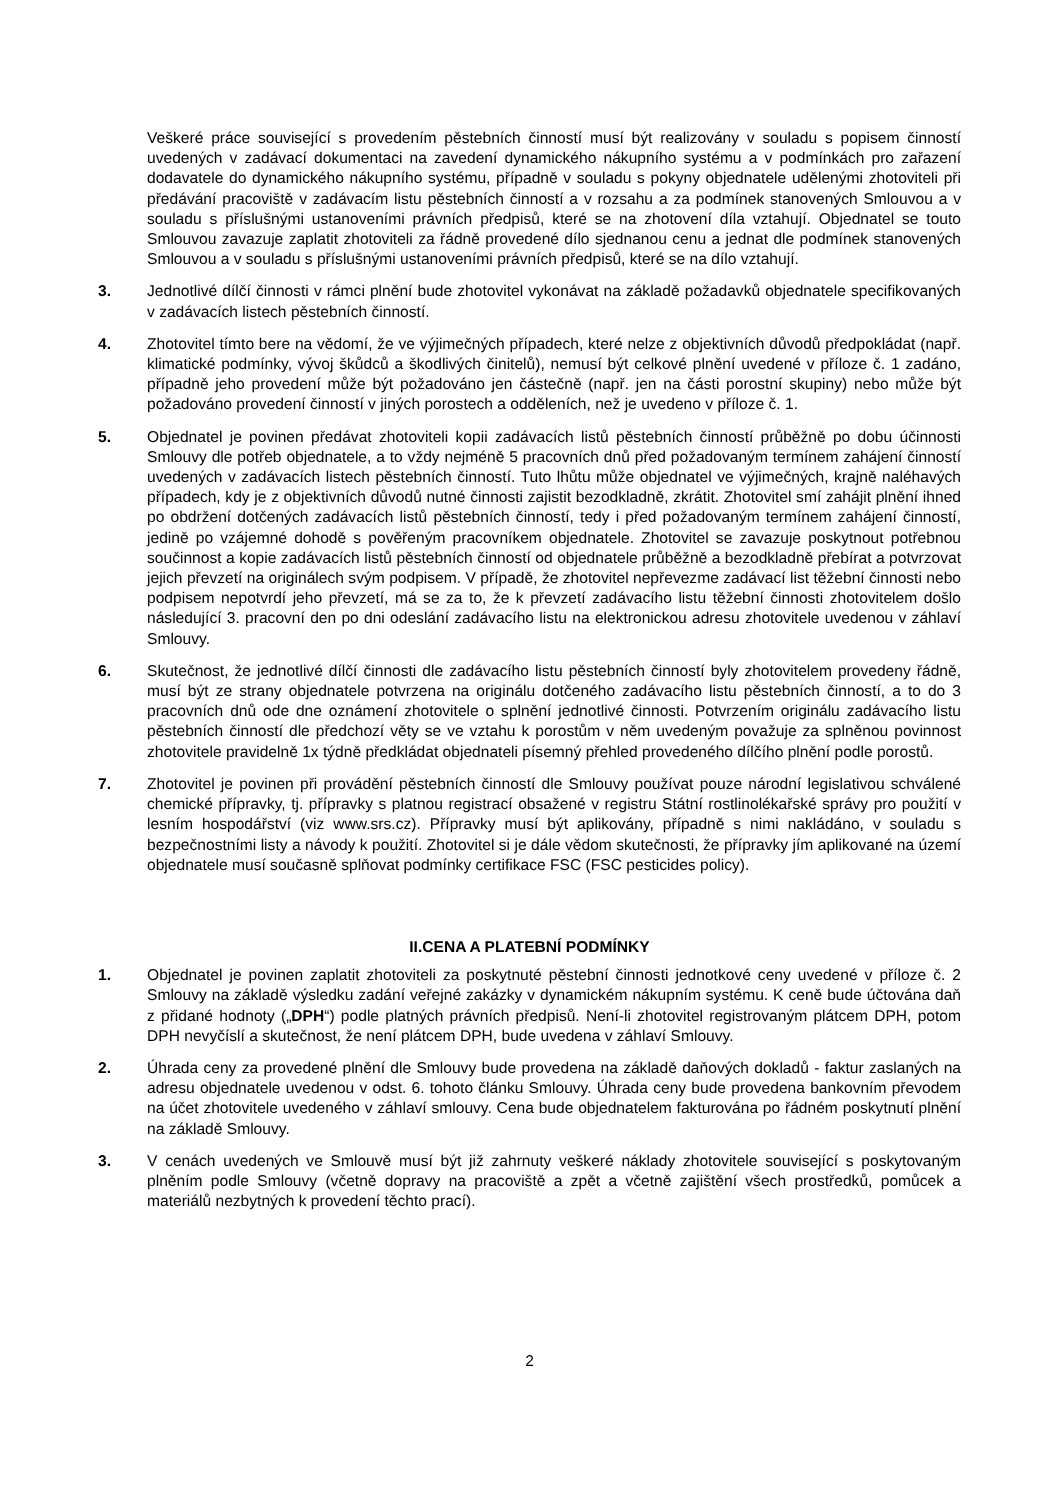Veškeré práce související s provedením pěstebních činností musí být realizovány v souladu s popisem činností uvedených v zadávací dokumentaci na zavedení dynamického nákupního systému a v podmínkách pro zařazení dodavatele do dynamického nákupního systému, případně v souladu s pokyny objednatele udělenými zhotoviteli při předávání pracoviště v zadávacím listu pěstebních činností a v rozsahu a za podmínek stanovených Smlouvou a v souladu s příslušnými ustanoveními právních předpisů, které se na zhotovení díla vztahují. Objednatel se touto Smlouvou zavazuje zaplatit zhotoviteli za řádně provedené dílo sjednanou cenu a jednat dle podmínek stanovených Smlouvou a v souladu s příslušnými ustanoveními právních předpisů, které se na dílo vztahují.
3. Jednotlivé dílčí činnosti v rámci plnění bude zhotovitel vykonávat na základě požadavků objednatele specifikovaných v zadávacích listech pěstebních činností.
4. Zhotovitel tímto bere na vědomí, že ve výjimečných případech, které nelze z objektivních důvodů předpokládat (např. klimatické podmínky, vývoj škůdců a škodlivých činitelů), nemusí být celkové plnění uvedené v příloze č. 1 zadáno, případně jeho provedení může být požadováno jen částečně (např. jen na části porostní skupiny) nebo může být požadováno provedení činností v jiných porostech a odděleních, než je uvedeno v příloze č. 1.
5. Objednatel je povinen předávat zhotoviteli kopii zadávacích listů pěstebních činností průběžně po dobu účinnosti Smlouvy dle potřeb objednatele, a to vždy nejméně 5 pracovních dnů před požadovaným termínem zahájení činností uvedených v zadávacích listech pěstebních činností. Tuto lhůtu může objednatel ve výjimečných, krajně naléhavých případech, kdy je z objektivních důvodů nutné činnosti zajistit bezodkladně, zkrátit. Zhotovitel smí zahájit plnění ihned po obdržení dotčených zadávacích listů pěstebních činností, tedy i před požadovaným termínem zahájení činností, jedině po vzájemné dohodě s pověřeným pracovníkem objednatele. Zhotovitel se zavazuje poskytnout potřebnou součinnost a kopie zadávacích listů pěstebních činností od objednatele průběžně a bezodkladně přebírat a potvrzovat jejich převzetí na originálech svým podpisem. V případě, že zhotovitel nepřevezme zadávací list těžební činnosti nebo podpisem nepotvrdí jeho převzetí, má se za to, že k převzetí zadávacího listu těžební činnosti zhotovitelem došlo následující 3. pracovní den po dni odeslání zadávacího listu na elektronickou adresu zhotovitele uvedenou v záhlaví Smlouvy.
6. Skutečnost, že jednotlivé dílčí činnosti dle zadávacího listu pěstebních činností byly zhotovitelem provedeny řádně, musí být ze strany objednatele potvrzena na originálu dotčeného zadávacího listu pěstebních činností, a to do 3 pracovních dnů ode dne oznámení zhotovitele o splnění jednotlivé činnosti. Potvrzením originálu zadávacího listu pěstebních činností dle předchozí věty se ve vztahu k porostům v něm uvedeným považuje za splněnou povinnost zhotovitele pravidelně 1x týdně předkládat objednateli písemný přehled provedeného dílčího plnění podle porostů.
7. Zhotovitel je povinen při provádění pěstebních činností dle Smlouvy používat pouze národní legislativou schválené chemické přípravky, tj. přípravky s platnou registrací obsažené v registru Státní rostlinolékařské správy pro použití v lesním hospodářství (viz www.srs.cz). Přípravky musí být aplikovány, případně s nimi nakládáno, v souladu s bezpečnostními listy a návody k použití. Zhotovitel si je dále vědom skutečnosti, že přípravky jím aplikované na území objednatele musí současně splňovat podmínky certifikace FSC (FSC pesticides policy).
II.CENA A PLATEBNÍ PODMÍNKY
1. Objednatel je povinen zaplatit zhotoviteli za poskytnuté pěstební činnosti jednotkové ceny uvedené v příloze č. 2 Smlouvy na základě výsledku zadání veřejné zakázky v dynamickém nákupním systému. K ceně bude účtována daň z přidané hodnoty („DPH“) podle platných právních předpisů. Není-li zhotovitel registrovaným plátcem DPH, potom DPH nevyčíslí a skutečnost, že není plátcem DPH, bude uvedena v záhlaví Smlouvy.
2. Úhrada ceny za provedené plnění dle Smlouvy bude provedena na základě daňových dokladů - faktur zaslaných na adresu objednatele uvedenou v odst. 6. tohoto článku Smlouvy. Úhrada ceny bude provedena bankovním převodem na účet zhotovitele uvedeného v záhlaví smlouvy. Cena bude objednatelem fakturována po řádném poskytnutí plnění na základě Smlouvy.
3. V cenách uvedených ve Smlouvě musí být již zahrnuty veškeré náklady zhotovitele související s poskytovaným plněním podle Smlouvy (včetně dopravy na pracoviště a zpět a včetně zajištění všech prostředků, pomůcek a materiálů nezbytných k provedení těchto prací).
2